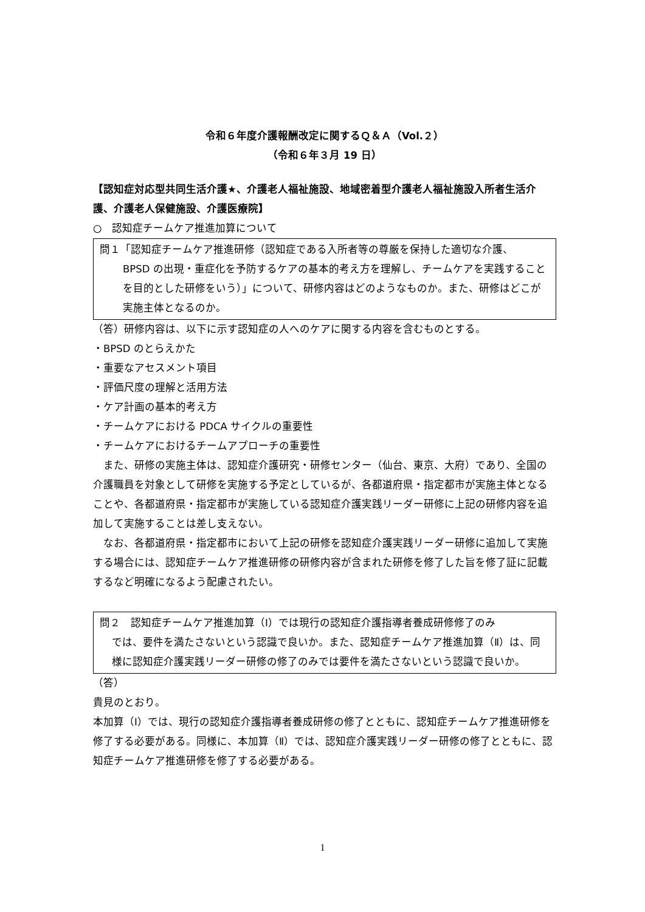令和６年度介護報酬改定に関するＱ＆Ａ（Vol.２）
（令和６年３月 19 日）
【認知症対応型共同生活介護★、介護老人福祉施設、地域密着型介護老人福祉施設入所者生活介護、介護老人保健施設、介護医療院】
○　認知症チームケア推進加算について
問１「認知症チームケア推進研修（認知症である入所者等の尊厳を保持した適切な介護、
BPSD の出現・重症化を予防するケアの基本的考え方を理解し、チームケアを実践することを目的とした研修をいう）」について、研修内容はどのようなものか。また、研修はどこが実施主体となるのか。
（答）研修内容は、以下に示す認知症の人へのケアに関する内容を含むものとする。
・BPSD のとらえかた
・重要なアセスメント項目
・評価尺度の理解と活用方法
・ケア計画の基本的考え方
・チームケアにおける PDCA サイクルの重要性
・チームケアにおけるチームアプローチの重要性
　また、研修の実施主体は、認知症介護研究・研修センター（仙台、東京、大府）であり、全国の介護職員を対象として研修を実施する予定としているが、各都道府県・指定都市が実施主体となることや、各都道府県・指定都市が実施している認知症介護実践リーダー研修に上記の研修内容を追加して実施することは差し支えない。
　なお、各都道府県・指定都市において上記の研修を認知症介護実践リーダー研修に追加して実施する場合には、認知症チームケア推進研修の研修内容が含まれた研修を修了した旨を修了証に記載するなど明確になるよう配慮されたい。
問２　認知症チームケア推進加算（Ⅰ）では現行の認知症介護指導者養成研修修了のみ
では、要件を満たさないという認識で良いか。また、認知症チームケア推進加算（Ⅱ）は、同様に認知症介護実践リーダー研修の修了のみでは要件を満たさないという認識で良いか。
（答）
貴見のとおり。
本加算（Ⅰ）では、現行の認知症介護指導者養成研修の修了とともに、認知症チームケア推進研修を修了する必要がある。同様に、本加算（Ⅱ）では、認知症介護実践リーダー研修の修了とともに、認知症チームケア推進研修を修了する必要がある。
1